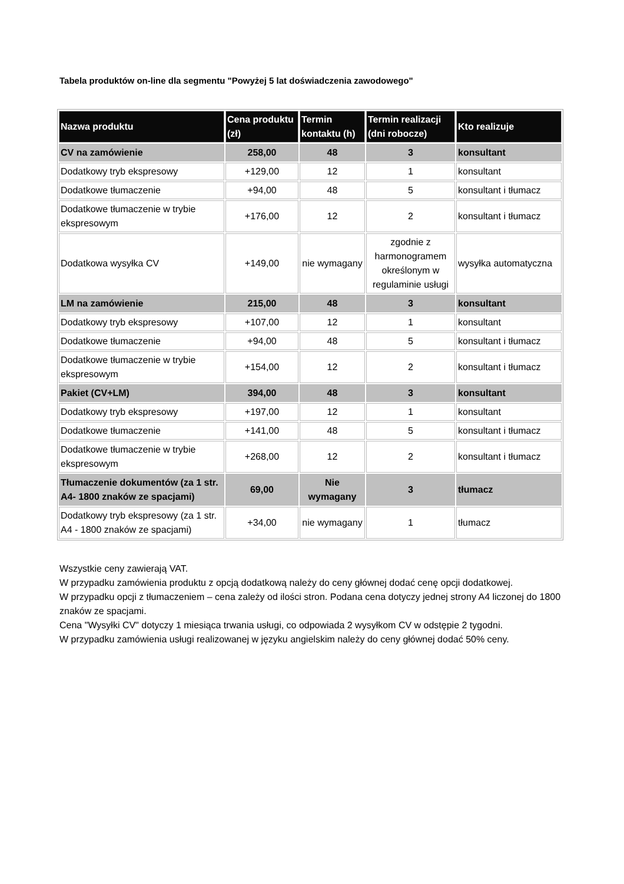Tabela produktów on-line dla segmentu "Powyżej 5 lat doświadczenia zawodowego"
| Nazwa produktu | Cena produktu (zł) | Termin kontaktu (h) | Termin realizacji (dni robocze) | Kto realizuje |
| --- | --- | --- | --- | --- |
| CV na zamówienie | 258,00 | 48 | 3 | konsultant |
| Dodatkowy tryb ekspresowy | +129,00 | 12 | 1 | konsultant |
| Dodatkowe tłumaczenie | +94,00 | 48 | 5 | konsultant i tłumacz |
| Dodatkowe tłumaczenie w trybie ekspresowym | +176,00 | 12 | 2 | konsultant i tłumacz |
| Dodatkowa wysyłka CV | +149,00 | nie wymagany | zgodnie z harmonogramem określonym w regulaminie usługi | wysyłka automatyczna |
| LM na zamówienie | 215,00 | 48 | 3 | konsultant |
| Dodatkowy tryb ekspresowy | +107,00 | 12 | 1 | konsultant |
| Dodatkowe tłumaczenie | +94,00 | 48 | 5 | konsultant i tłumacz |
| Dodatkowe tłumaczenie w trybie ekspresowym | +154,00 | 12 | 2 | konsultant i tłumacz |
| Pakiet (CV+LM) | 394,00 | 48 | 3 | konsultant |
| Dodatkowy tryb ekspresowy | +197,00 | 12 | 1 | konsultant |
| Dodatkowe tłumaczenie | +141,00 | 48 | 5 | konsultant i tłumacz |
| Dodatkowe tłumaczenie w trybie ekspresowym | +268,00 | 12 | 2 | konsultant i tłumacz |
| Tłumaczenie dokumentów (za 1 str. A4- 1800 znaków ze spacjami) | 69,00 | Nie wymagany | 3 | tłumacz |
| Dodatkowy tryb ekspresowy (za 1 str. A4 - 1800 znaków ze spacjami) | +34,00 | nie wymagany | 1 | tłumacz |
Wszystkie ceny zawierają VAT.
W przypadku zamówienia produktu z opcją dodatkową należy do ceny głównej dodać cenę opcji dodatkowej.
W przypadku opcji z tłumaczeniem – cena zależy od ilości stron. Podana cena dotyczy jednej strony A4 liczonej do 1800 znaków ze spacjami.
Cena "Wysyłki CV" dotyczy 1 miesiąca trwania usługi, co odpowiada 2 wysyłkom CV w odstępie 2 tygodni.
W przypadku zamówienia usługi realizowanej w języku angielskim należy do ceny głównej dodać 50% ceny.